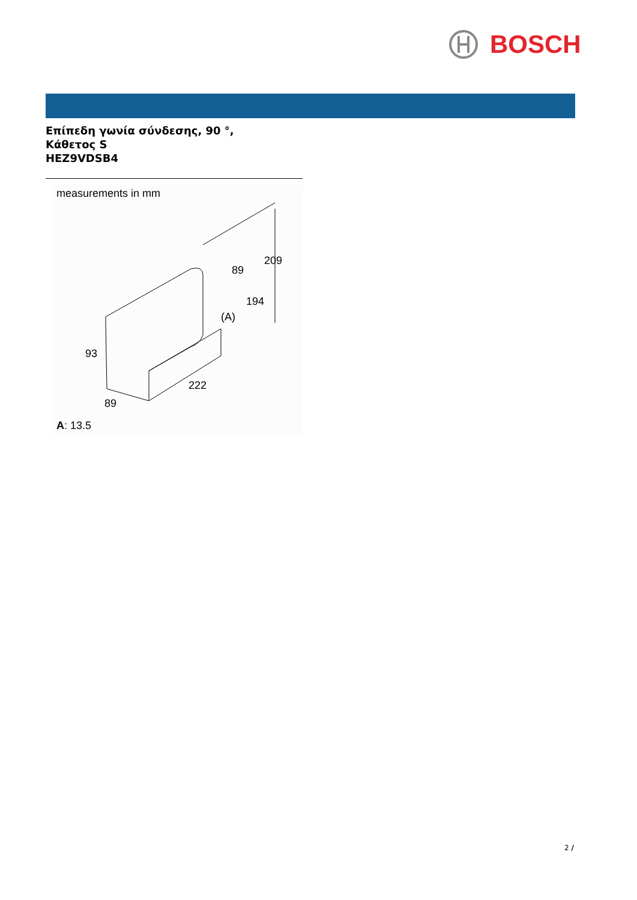BOSCH
Επίπεδη γωνία σύνδεσης, 90 °,
Κάθετος S
HEZ9VDSB4
measurements in mm
209
89
194
(A)
93
222
89
A: 13.5
2 /